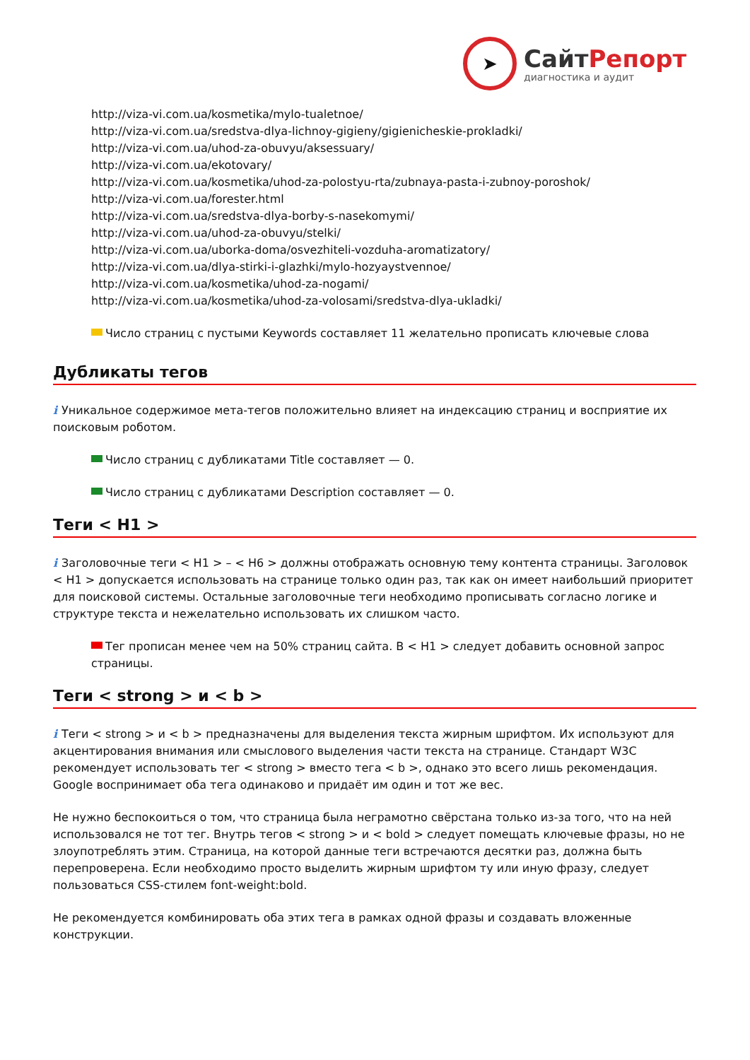➤
СайтРепорт
диагностика и аудит
http://viza-vi.com.ua/kosmetika/mylo-tualetnoe/
http://viza-vi.com.ua/sredstva-dlya-lichnoy-gigieny/gigienicheskie-prokladki/
http://viza-vi.com.ua/uhod-za-obuvyu/aksessuary/
http://viza-vi.com.ua/ekotovary/
http://viza-vi.com.ua/kosmetika/uhod-za-polostyu-rta/zubnaya-pasta-i-zubnoy-poroshok/
http://viza-vi.com.ua/forester.html
http://viza-vi.com.ua/sredstva-dlya-borby-s-nasekomymi/
http://viza-vi.com.ua/uhod-za-obuvyu/stelki/
http://viza-vi.com.ua/uborka-doma/osvezhiteli-vozduha-aromatizatory/
http://viza-vi.com.ua/dlya-stirki-i-glazhki/mylo-hozyaystvennoe/
http://viza-vi.com.ua/kosmetika/uhod-za-nogami/
http://viza-vi.com.ua/kosmetika/uhod-za-volosami/sredstva-dlya-ukladki/
Число страниц с пустыми Keywords составляет 11 желательно прописать ключевые слова
Дубликаты тегов
i Уникальное содержимое мета-тегов положительно влияет на индексацию страниц и восприятие их поисковым роботом.
Число страниц с дубликатами Title составляет — 0.
Число страниц с дубликатами Description составляет — 0.
Теги < H1 >
i Заголовочные теги < H1 > – < H6 > должны отображать основную тему контента страницы. Заголовок < H1 > допускается использовать на странице только один раз, так как он имеет наибольший приоритет для поисковой системы. Остальные заголовочные теги необходимо прописывать согласно логике и структуре текста и нежелательно использовать их слишком часто.
Тег прописан менее чем на 50% страниц сайта. В < H1 > следует добавить основной запрос страницы.
Теги < strong > и < b >
i Теги < strong > и < b > предназначены для выделения текста жирным шрифтом. Их используют для акцентирования внимания или смыслового выделения части текста на странице. Стандарт W3C рекомендует использовать тег < strong > вместо тега < b >, однако это всего лишь рекомендация. Google воспринимает оба тега одинаково и придаёт им один и тот же вес.
Не нужно беспокоиться о том, что страница была неграмотно свёрстана только из-за того, что на ней использовался не тот тег. Внутрь тегов < strong > и < bold > следует помещать ключевые фразы, но не злоупотреблять этим. Страница, на которой данные теги встречаются десятки раз, должна быть перепроверена. Если необходимо просто выделить жирным шрифтом ту или иную фразу, следует пользоваться CSS-стилем font-weight:bold.
Не рекомендуется комбинировать оба этих тега в рамках одной фразы и создавать вложенные конструкции.